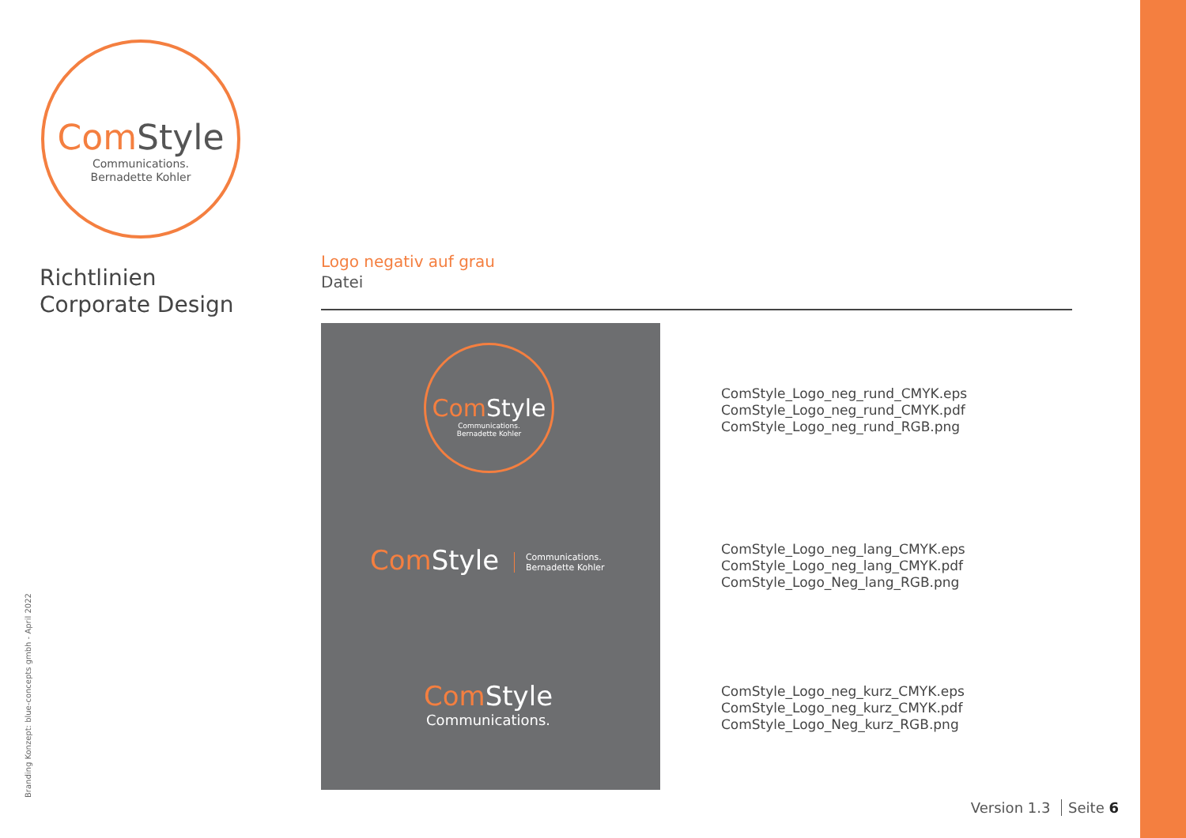Com Style
Communications.
Bernadette Kohler
Richtlinien
Corporate Design
Logo negativ auf grau
Datei
Com Style
Communications.
Bernadette Kohler
Com Style Communications.
Bernadette Kohler
Com Style
Communications.
ComStyle_Logo_neg_rund_CMYK.eps
ComStyle_Logo_neg_rund_CMYK.pdf
ComStyle_Logo_neg_rund_RGB.png
ComStyle_Logo_neg_lang_CMYK.eps
ComStyle_Logo_neg_lang_CMYK.pdf
ComStyle_Logo_Neg_lang_RGB.png
ComStyle_Logo_neg_kurz_CMYK.eps
ComStyle_Logo_neg_kurz_CMYK.pdf
ComStyle_Logo_Neg_kurz_RGB.png
Branding Konzept: blue-concepts gmbh - April 2022 Version 1.3 Seite 6